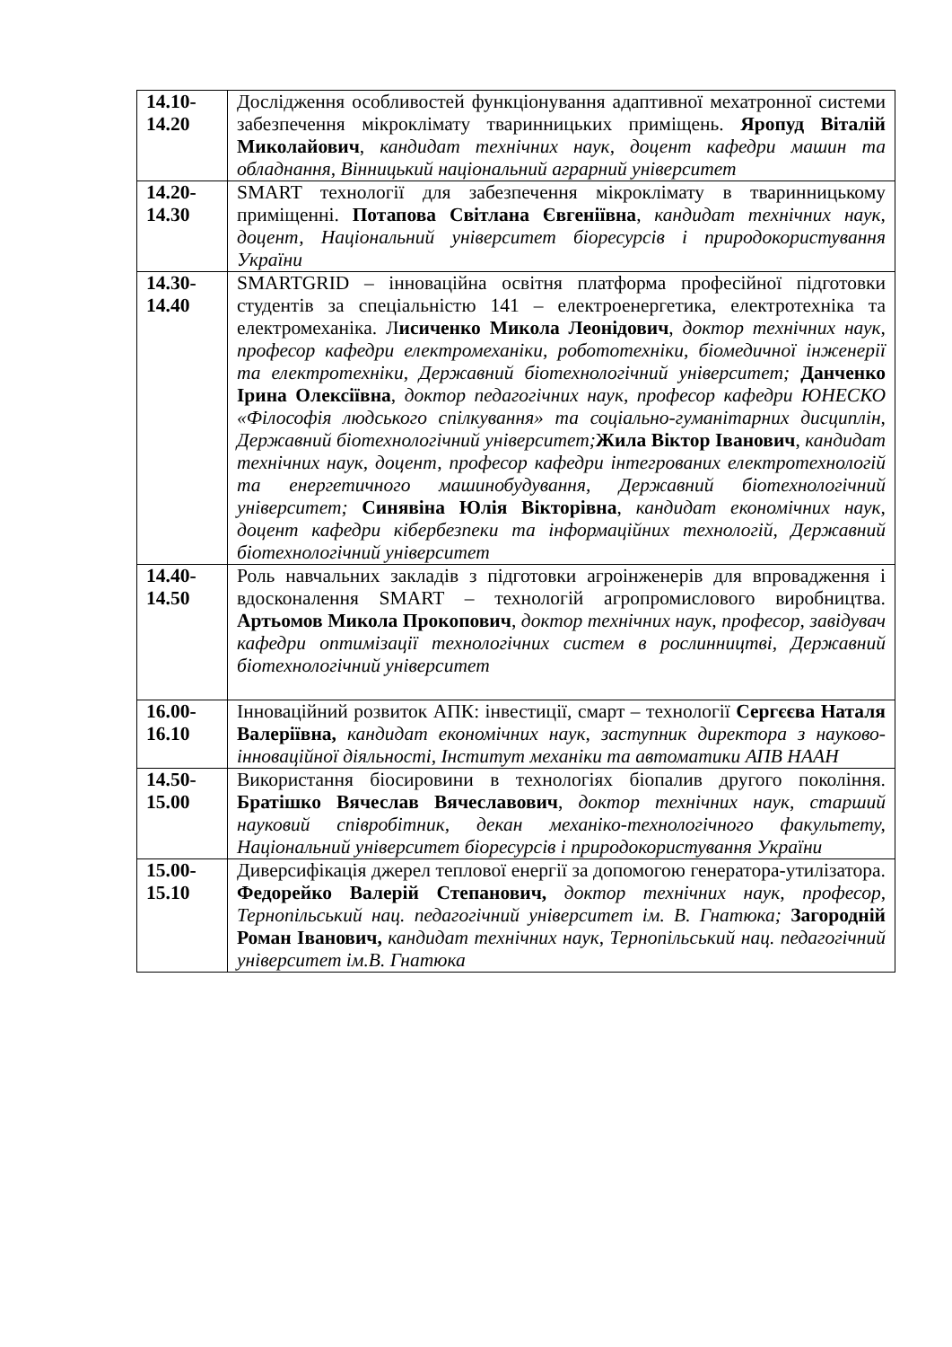| 14.10- 14.20 | Дослідження особливостей функціонування адаптивної мехатронної системи забезпечення мікроклімату тваринницьких приміщень. Яропуд Віталій Миколайович , кандидат технічних наук, доцент кафедри машин та обладнання, Вінницький національний аграрний університет |
| 14.20- 14.30 | SMART технології для забезпечення мікроклімату в тваринницькому приміщенні. Потапова Світлана Євгеніївна , кандидат технічних наук, доцент, Національний університет біоресурсів і природокористування України |
| 14.30- 14.40 | SMARTGRID – інноваційна освітня платформа професійної підготовки студентів за спеціальністю 141 – електроенергетика, електротехніка та електромеханіка. Л исиченко Микола Леонідович , доктор технічних наук, професор кафедри електромеханіки, робототехніки, біомедичної інженерії та електротехніки, Державний біотехнологічний університет; Данченко Ірина Олексіївна , доктор педагогічних наук, професор кафедри ЮНЕСКО «Філософія людського спілкування» та соціально-гуманітарних дисциплін, Державний біотехнологічний університет; Жила Віктор Іванович , кандидат технічних наук, доцент, професор кафедри інтегрованих електротехнологій та енергетичного машинобудування, Державний біотехнологічний університет; Синявіна Юлія Вікторівна , кандидат економічних наук, доцент кафедри кібербезпеки та інформаційних технологій, Державний біотехнологічний університет |
| 14.40- 14.50 | Роль навчальних закладів з підготовки агроінженерів для впровадження і вдосконалення SMART – технологій агропромислового виробництва. Артьомов Микола Прокопович , доктор технічних наук, професор, завідувач кафедри оптимізації технологічних систем в рослинництві, Державний біотехнологічний університет |
| 16.00- 16.10 | Інноваційний розвиток АПК: інвестиції, смарт – технології Сергєєва Наталя Валеріївна, кандидат економічних наук, заступник директора з науково-інноваційної діяльності, Інститут механіки та автоматики АПВ НААН |
| 14.50- 15.00 | Використання біосировини в технологіях біопалив другого покоління. Братішко Вячеслав Вячеславович , доктор технічних наук, старший науковий співробітник, декан механіко-технологічного факультету, Національний університет біоресурсів і природокористування України |
| 15.00- 15.10 | Диверсифікація джерел теплової енергії за допомогою генератора-утилізатора. Федорейко Валерій Степанович, доктор технічних наук, професор, Тернопільський нац. педагогічний університет ім. В. Гнатюка; Загородній Роман Іванович, кандидат технічних наук, Тернопільський нац. педагогічний університет ім.В. Гнатюка |